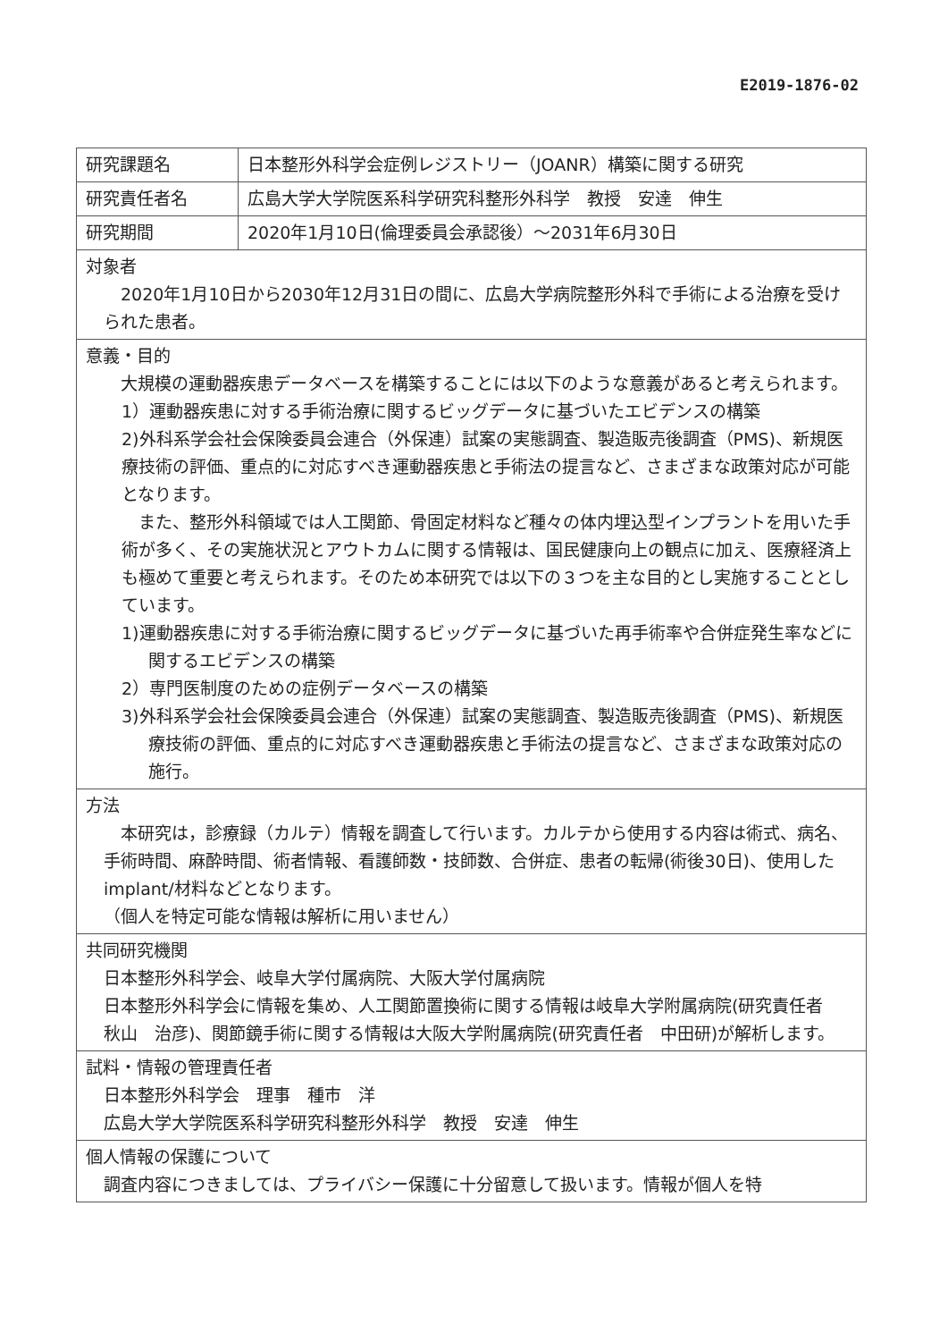E2019-1876-02
| 研究課題名 | 日本整形外科学会症例レジストリー（JOANR）構築に関する研究 |
| 研究責任者名 | 広島大学大学院医系科学研究科整形外科学 教授 安達 伸生 |
| 研究期間 | 2020年1月10日(倫理委員会承認後）～2031年6月30日 |
| 対象者 2020年1月10日から2030年12月31日の間に、広島大学病院整形外科で手術による治療を受けられた患者。 | |
| 意義・目的 大規模の運動器疾患データベースを構築することには以下のような意義があると考えられます。 1）運動器疾患に対する手術治療に関するビッグデータに基づいたエビデンスの構築 2)外科系学会社会保険委員会連合（外保連）試案の実態調査、製造販売後調査（PMS)、新規医療技術の評価、重点的に対応すべき運動器疾患と手術法の提言など、さまざまな政策対応が可能となります。 また、整形外科領域では人工関節、骨固定材料など種々の体内埋込型インプラントを用いた手術が多く、その実施状況とアウトカムに関する情報は、国民健康向上の観点に加え、医療経済上も極めて重要と考えられます。そのため本研究では以下の３つを主な目的とし実施することとしています。 1)運動器疾患に対する手術治療に関するビッグデータに基づいた再手術率や合併症発生率などに関するエビデンスの構築 2）専門医制度のための症例データベースの構築 3)外科系学会社会保険委員会連合（外保連）試案の実態調査、製造販売後調査（PMS)、新規医療技術の評価、重点的に対応すべき運動器疾患と手術法の提言など、さまざまな政策対応の施行。 | |
| 方法 本研究は，診療録（カルテ）情報を調査して行います。カルテから使用する内容は術式、病名、手術時間、麻酔時間、術者情報、看護師数・技師数、合併症、患者の転帰(術後30日)、使用したimplant/材料などとなります。 （個人を特定可能な情報は解析に用いません） | |
| 共同研究機関 日本整形外科学会、岐阜大学付属病院、大阪大学付属病院 日本整形外科学会に情報を集め、人工関節置換術に関する情報は岐阜大学附属病院(研究責任者 秋山 治彦)、関節鏡手術に関する情報は大阪大学附属病院(研究責任者 中田研)が解析します。 | |
| 試料・情報の管理責任者 日本整形外科学会 理事 種市 洋 広島大学大学院医系科学研究科整形外科学 教授 安達 伸生 | |
| 個人情報の保護について 調査内容につきましては、プライバシー保護に十分留意して扱います。情報が個人を特 | |